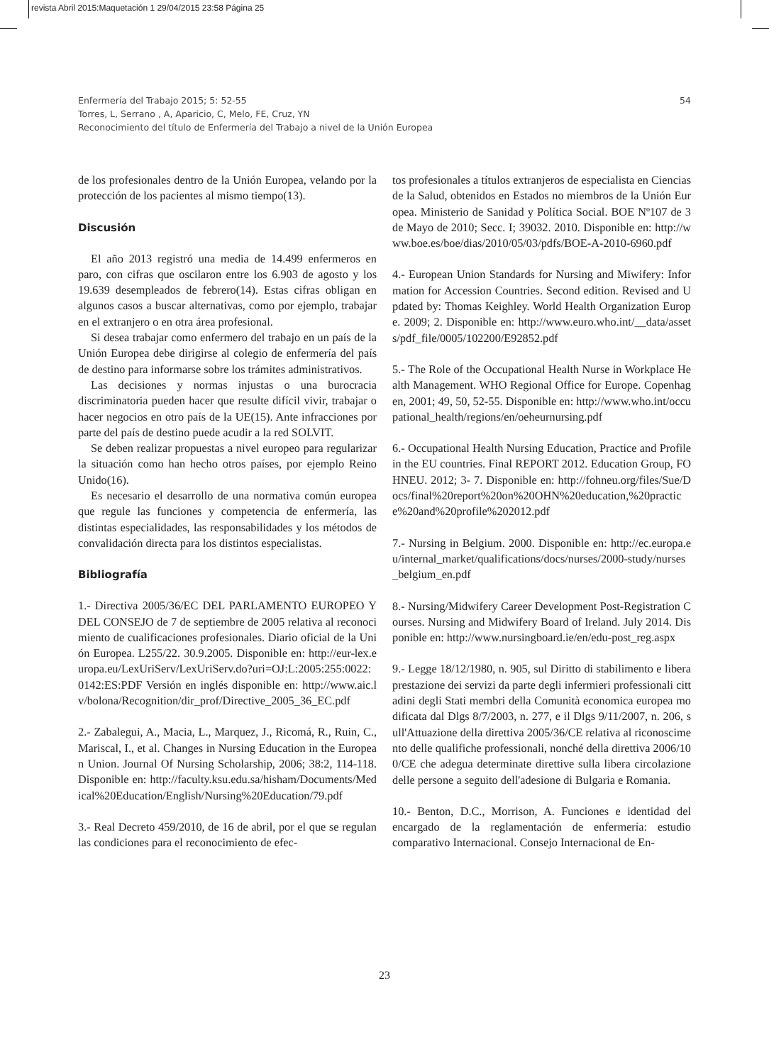revista Abril 2015:Maquetación 1 29/04/2015 23:58 Página 25
54 Enfermería del Trabajo 2015; 5: 52-55
Torres, L, Serrano , A, Aparicio, C, Melo, FE, Cruz, YN
Reconocimiento del título de Enfermería del Trabajo a nivel de la Unión Europea
de los profesionales dentro de la Unión Europea, velando por la protección de los pacientes al mismo tiempo(13).
Discusión
El año 2013 registró una media de 14.499 enfermeros en paro, con cifras que oscilaron entre los 6.903 de agosto y los 19.639 desempleados de febrero(14). Estas cifras obligan en algunos casos a buscar alternativas, como por ejemplo, trabajar en el extranjero o en otra área profesional.
Si desea trabajar como enfermero del trabajo en un país de la Unión Europea debe dirigirse al colegio de enfermería del país de destino para informarse sobre los trámites administrativos.
Las decisiones y normas injustas o una burocracia discriminatoria pueden hacer que resulte difícil vivir, trabajar o hacer negocios en otro país de la UE(15). Ante infracciones por parte del país de destino puede acudir a la red SOLVIT.
Se deben realizar propuestas a nivel europeo para regularizar la situación como han hecho otros países, por ejemplo Reino Unido(16).
Es necesario el desarrollo de una normativa común europea que regule las funciones y competencia de enfermería, las distintas especialidades, las responsabilidades y los métodos de convalidación directa para los distintos especialistas.
Bibliografía
1.- Directiva 2005/36/EC DEL PARLAMENTO EUROPEO Y DEL CONSEJO de 7 de septiembre de 2005 relativa al reconocimiento de cualificaciones profesionales. Diario oficial de la Unión Europea. L255/22. 30.9.2005. Disponible en: http://eur-lex.europa.eu/LexUriServ/LexUriServ.do?uri=OJ:L:2005:255:0022:0142:ES:PDF Versión en inglés disponible en: http://www.aic.lv/bolona/Recognition/dir_prof/Directive_2005_36_EC.pdf
2.- Zabalegui, A., Macia, L., Marquez, J., Ricomá, R., Ruin, C., Mariscal, I., et al. Changes in Nursing Education in the European Union. Journal Of Nursing Scholarship, 2006; 38:2, 114-118. Disponible en: http://faculty.ksu.edu.sa/hisham/Documents/Medical%20Education/English/Nursing%20Education/79.pdf
3.- Real Decreto 459/2010, de 16 de abril, por el que se regulan las condiciones para el reconocimiento de efec-
tos profesionales a títulos extranjeros de especialista en Ciencias de la Salud, obtenidos en Estados no miembros de la Unión Europea. Ministerio de Sanidad y Política Social. BOE Nº107 de 3 de Mayo de 2010; Secc. I; 39032. 2010. Disponible en: http://www.boe.es/boe/dias/2010/05/03/pdfs/BOE-A-2010-6960.pdf
4.- European Union Standards for Nursing and Miwifery: Information for Accession Countries. Second edition. Revised and Updated by: Thomas Keighley. World Health Organization Europe. 2009; 2. Disponible en: http://www.euro.who.int/__data/assets/pdf_file/0005/102200/E92852.pdf
5.- The Role of the Occupational Health Nurse in Workplace Health Management. WHO Regional Office for Europe. Copenhagen, 2001; 49, 50, 52-55. Disponible en: http://www.who.int/occupational_health/regions/en/oeheurnursing.pdf
6.- Occupational Health Nursing Education, Practice and Profile in the EU countries. Final REPORT 2012. Education Group, FOHNEU. 2012; 3- 7. Disponible en: http://fohneu.org/files/Sue/Docs/final%20report%20on%20OHN%20education,%20practice%20and%20profile%202012.pdf
7.- Nursing in Belgium. 2000. Disponible en: http://ec.europa.eu/internal_market/qualifications/docs/nurses/2000-study/nurses_belgium_en.pdf
8.- Nursing/Midwifery Career Development Post-Registration Courses. Nursing and Midwifery Board of Ireland. July 2014. Disponible en: http://www.nursingboard.ie/en/edu-post_reg.aspx
9.- Legge 18/12/1980, n. 905, sul Diritto di stabilimento e libera prestazione dei servizi da parte degli infermieri professionali cittadini degli Stati membri della Comunità economica europea modificata dal Dlgs 8/7/2003, n. 277, e il Dlgs 9/11/2007, n. 206, sull'Attuazione della direttiva 2005/36/CE relativa al riconoscimento delle qualifiche professionali, nonché della direttiva 2006/100/CE che adegua determinate direttive sulla libera circolazione delle persone a seguito dell'adesione di Bulgaria e Romania.
10.- Benton, D.C., Morrison, A. Funciones e identidad del encargado de la reglamentación de enfermería: estudio comparativo Internacional. Consejo Internacional de En-
23